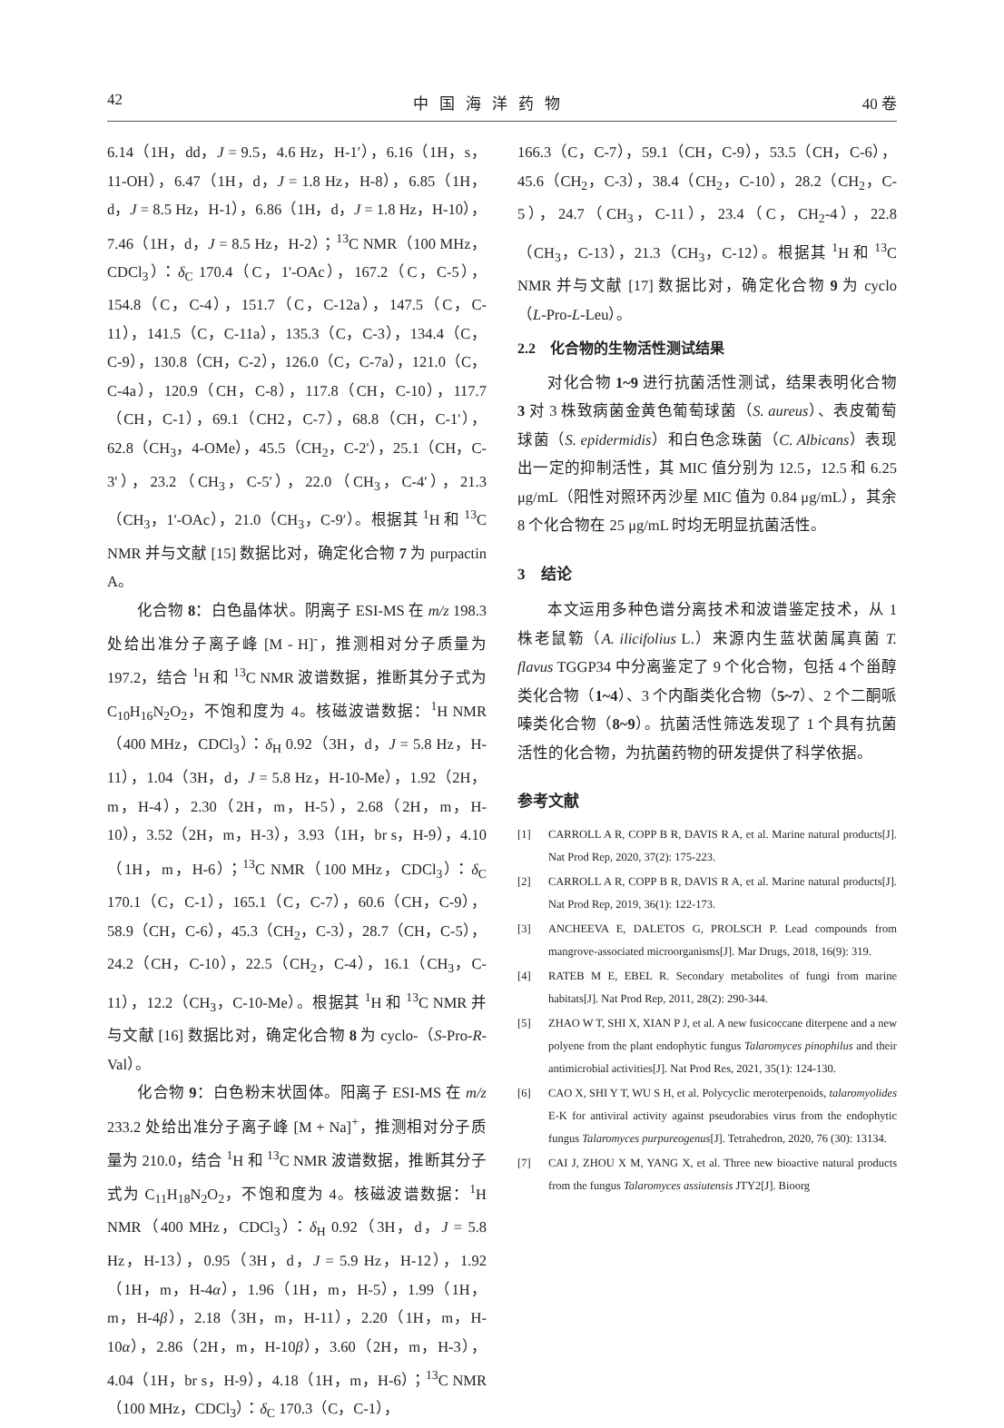42 中国海洋药物 40 卷
6.14（1H，dd，J = 9.5，4.6 Hz，H-1′），6.16（1H，s，11-OH），6.47（1H，d，J = 1.8 Hz，H-8），6.85（1H，d，J = 8.5 Hz，H-1），6.86（1H，d，J = 1.8 Hz，H-10），7.46（1H，d，J = 8.5 Hz，H-2）；<sup>13</sup>C NMR（100 MHz，CDCl<sub>3</sub>）：δ<sub>C</sub> 170.4（C，1'-OAc），167.2（C，C-5），154.8（C，C-4），151.7（C，C-12a），147.5（C，C-11），141.5（C，C-11a），135.3（C，C-3），134.4（C，C-9），130.8（CH，C-2），126.0（C，C-7a），121.0（C，C-4a），120.9（CH，C-8），117.8（CH，C-10），117.7（CH，C-1），69.1（CH2，C-7），68.8（CH，C-1'），62.8（CH<sub>3</sub>，4-OMe），45.5（CH<sub>2</sub>，C-2'），25.1（CH，C-3'），23.2（CH<sub>3</sub>，C-5′），22.0（CH<sub>3</sub>，C-4′），21.3（CH<sub>3</sub>，1'-OAc），21.0（CH<sub>3</sub>，C-9′）。根据其 <sup>1</sup>H 和 <sup>13</sup>C NMR 并与文献 [15] 数据比对，确定化合物 7 为 purpactin A。
化合物 8：白色晶体状。阴离子 ESI-MS 在 m/z 198.3 处给出准分子离子峰 [M - H]<sup>-</sup>，推测相对分子质量为 197.2，结合 <sup>1</sup>H 和 <sup>13</sup>C NMR 波谱数据，推断其分子式为 C<sub>10</sub>H<sub>16</sub>N<sub>2</sub>O<sub>2</sub>，不饱和度为 4。核磁波谱数据：<sup>1</sup>H NMR（400 MHz，CDCl<sub>3</sub>）：δ<sub>H</sub> 0.92（3H，d，J = 5.8 Hz，H-11），1.04（3H，d，J = 5.8 Hz，H-10-Me），1.92（2H，m，H-4），2.30（2H，m，H-5），2.68（2H，m，H-10），3.52（2H，m，H-3），3.93（1H，br s，H-9），4.10（1H，m，H-6）；<sup>13</sup>C NMR（100 MHz，CDCl<sub>3</sub>）：δ<sub>C</sub> 170.1（C，C-1），165.1（C，C-7），60.6（CH，C-9），58.9（CH，C-6），45.3（CH<sub>2</sub>，C-3），28.7（CH，C-5），24.2（CH，C-10），22.5（CH<sub>2</sub>，C-4），16.1（CH<sub>3</sub>，C-11），12.2（CH<sub>3</sub>，C-10-Me）。根据其 <sup>1</sup>H 和 <sup>13</sup>C NMR 并与文献 [16] 数据比对，确定化合物 8 为 cyclo-（S-Pro-R-Val）。
化合物 9：白色粉末状固体。阳离子 ESI-MS 在 m/z 233.2 处给出准分子离子峰 [M + Na]<sup>+</sup>，推测相对分子质量为 210.0，结合 <sup>1</sup>H 和 <sup>13</sup>C NMR 波谱数据，推断其分子式为 C<sub>11</sub>H<sub>18</sub>N<sub>2</sub>O<sub>2</sub>，不饱和度为 4。核磁波谱数据：<sup>1</sup>H NMR（400 MHz，CDCl<sub>3</sub>）：δ<sub>H</sub> 0.92（3H，d，J = 5.8 Hz，H-13），0.95（3H，d，J = 5.9 Hz，H-12），1.92（1H，m，H-4α），1.96（1H，m，H-5），1.99（1H，m，H-4β），2.18（3H，m，H-11），2.20（1H，m，H-10α），2.86（2H，m，H-10β），3.60（2H，m，H-3），4.04（1H，br s，H-9），4.18（1H，m，H-6）；<sup>13</sup>C NMR（100 MHz，CDCl<sub>3</sub>）：δ<sub>C</sub> 170.3（C，C-1），
166.3（C，C-7），59.1（CH，C-9），53.5（CH，C-6），45.6（CH<sub>2</sub>，C-3），38.4（CH<sub>2</sub>，C-10），28.2（CH<sub>2</sub>，C-5），24.7（CH<sub>3</sub>，C-11），23.4（C，CH<sub>2</sub>-4），22.8（CH<sub>3</sub>，C-13），21.3（CH<sub>3</sub>，C-12）。根据其 <sup>1</sup>H 和 <sup>13</sup>C NMR 并与文献 [17] 数据比对，确定化合物 9 为 cyclo（L-Pro-L-Leu）。
2.2　化合物的生物活性测试结果
对化合物 1~9 进行抗菌活性测试，结果表明化合物 3 对 3 株致病菌金黄色葡萄球菌（S. aureus）、表皮葡萄球菌（S. epidermidis）和白色念珠菌（C. Albicans）表现出一定的抑制活性，其 MIC 值分别为 12.5，12.5 和 6.25 μg/mL（阳性对照环丙沙星 MIC 值为 0.84 μg/mL），其余 8 个化合物在 25 μg/mL 时均无明显抗菌活性。
3　结论
本文运用多种色谱分离技术和波谱鉴定技术，从 1 株老鼠簕（A. ilicifolius L.）来源内生蓝状菌属真菌 T. flavus TGGP34 中分离鉴定了 9 个化合物，包括 4 个甾醇类化合物（1~4）、3 个内酯类化合物（5~7）、2 个二酮哌嗪类化合物（8~9）。抗菌活性筛选发现了 1 个具有抗菌活性的化合物，为抗菌药物的研发提供了科学依据。
参考文献
[1] CARROLL A R, COPP B R, DAVIS R A, et al. Marine natural products[J]. Nat Prod Rep, 2020, 37(2): 175-223.
[2] CARROLL A R, COPP B R, DAVIS R A, et al. Marine natural products[J]. Nat Prod Rep, 2019, 36(1): 122-173.
[3] ANCHEEVA E, DALETOS G, PROLSCH P. Lead compounds from mangrove-associated microorganisms[J]. Mar Drugs, 2018, 16(9): 319.
[4] RATEB M E, EBEL R. Secondary metabolites of fungi from marine habitats[J]. Nat Prod Rep, 2011, 28(2): 290-344.
[5] ZHAO W T, SHI X, XIAN P J, et al. A new fusicoccane diterpene and a new polyene from the plant endophytic fungus Talaromyces pinophilus and their antimicrobial activities[J]. Nat Prod Res, 2021, 35(1): 124-130.
[6] CAO X, SHI Y T, WU S H, et al. Polycyclic meroterpenoids, talaromyolides E-K for antiviral activity against pseudorabies virus from the endophytic fungus Talaromyces purpureogenus[J]. Tetrahedron, 2020, 76 (30): 13134.
[7] CAI J, ZHOU X M, YANG X, et al. Three new bioactive natural products from the fungus Talaromyces assiutensis JTY2[J]. Bioorg